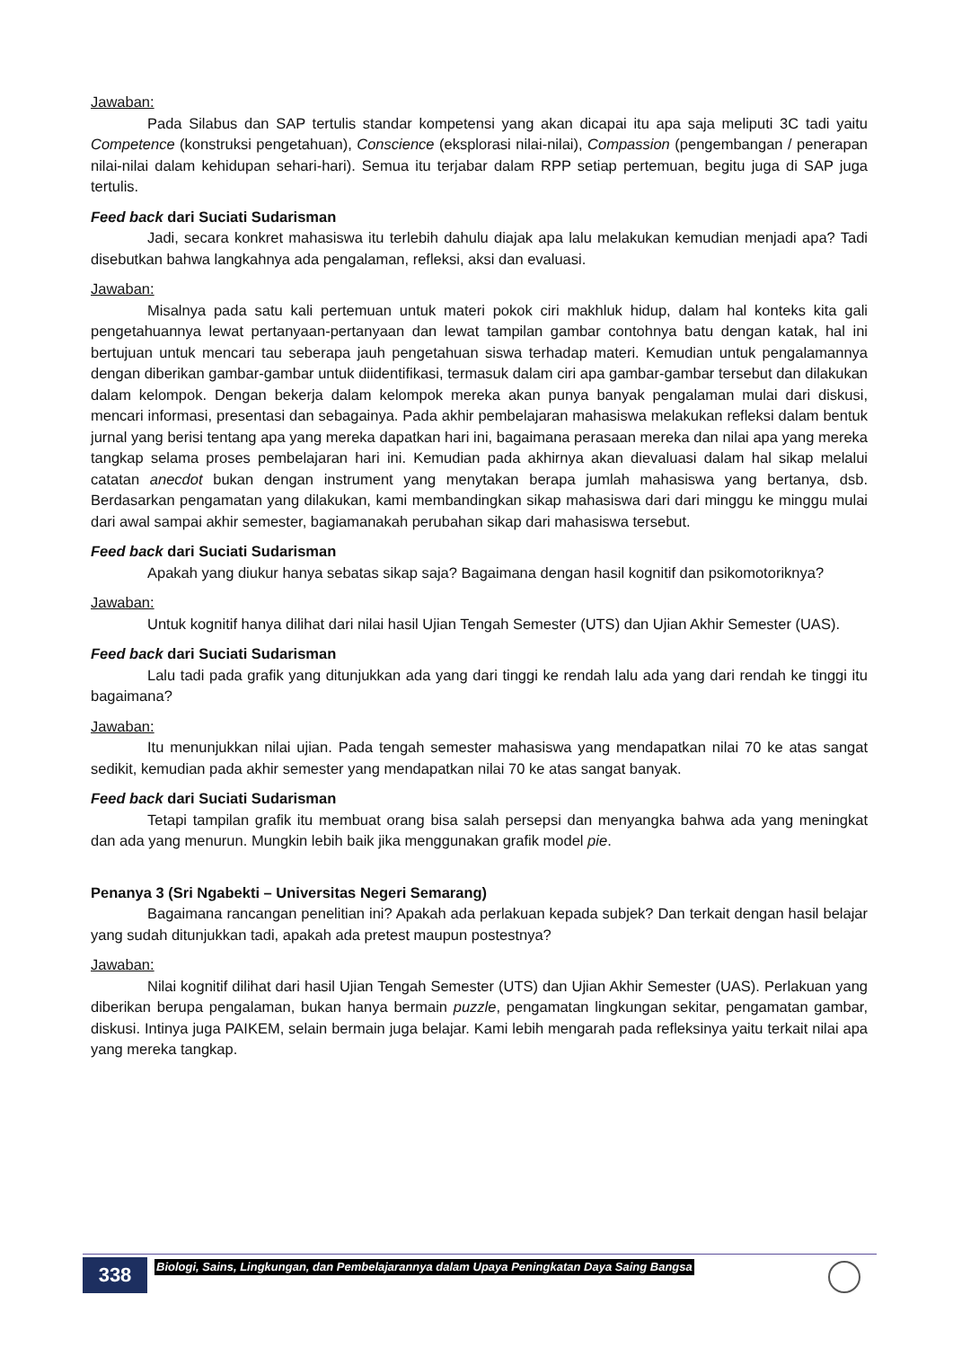Jawaban:
Pada Silabus dan SAP tertulis standar kompetensi yang akan dicapai itu apa saja meliputi 3C tadi yaitu Competence (konstruksi pengetahuan), Conscience (eksplorasi nilai-nilai), Compassion (pengembangan / penerapan nilai-nilai dalam kehidupan sehari-hari). Semua itu terjabar dalam RPP setiap pertemuan, begitu juga di SAP juga tertulis.
Feed back dari Suciati Sudarisman
Jadi, secara konkret mahasiswa itu terlebih dahulu diajak apa lalu melakukan kemudian menjadi apa? Tadi disebutkan bahwa langkahnya ada pengalaman, refleksi, aksi dan evaluasi.
Jawaban:
Misalnya pada satu kali pertemuan untuk materi pokok ciri makhluk hidup, dalam hal konteks kita gali pengetahuannya lewat pertanyaan-pertanyaan dan lewat tampilan gambar contohnya batu dengan katak, hal ini bertujuan untuk mencari tau seberapa jauh pengetahuan siswa terhadap materi. Kemudian untuk pengalamannya dengan diberikan gambar-gambar untuk diidentifikasi, termasuk dalam ciri apa gambar-gambar tersebut dan dilakukan dalam kelompok. Dengan bekerja dalam kelompok mereka akan punya banyak pengalaman mulai dari diskusi, mencari informasi, presentasi dan sebagainya. Pada akhir pembelajaran mahasiswa melakukan refleksi dalam bentuk jurnal yang berisi tentang apa yang mereka dapatkan hari ini, bagaimana perasaan mereka dan nilai apa yang mereka tangkap selama proses pembelajaran hari ini. Kemudian pada akhirnya akan dievaluasi dalam hal sikap melalui catatan anecdot bukan dengan instrument yang menytakan berapa jumlah mahasiswa yang bertanya, dsb. Berdasarkan pengamatan yang dilakukan, kami membandingkan sikap mahasiswa dari dari minggu ke minggu mulai dari awal sampai akhir semester, bagiamanakah perubahan sikap dari mahasiswa tersebut.
Feed back dari Suciati Sudarisman
Apakah yang diukur hanya sebatas sikap saja? Bagaimana dengan hasil kognitif dan psikomotoriknya?
Jawaban:
Untuk kognitif hanya dilihat dari nilai hasil Ujian Tengah Semester (UTS) dan Ujian Akhir Semester (UAS).
Feed back dari Suciati Sudarisman
Lalu tadi pada grafik yang ditunjukkan ada yang dari tinggi ke rendah lalu ada yang dari rendah ke tinggi itu bagaimana?
Jawaban:
Itu menunjukkan nilai ujian. Pada tengah semester mahasiswa yang mendapatkan nilai 70 ke atas sangat sedikit, kemudian pada akhir semester yang mendapatkan nilai 70 ke atas sangat banyak.
Feed back dari Suciati Sudarisman
Tetapi tampilan grafik itu membuat orang bisa salah persepsi dan menyangka bahwa ada yang meningkat dan ada yang menurun. Mungkin lebih baik jika menggunakan grafik model pie.
Penanya 3 (Sri Ngabekti – Universitas Negeri Semarang)
Bagaimana rancangan penelitian ini? Apakah ada perlakuan kepada subjek? Dan terkait dengan hasil belajar yang sudah ditunjukkan tadi, apakah ada pretest maupun postestnya?
Jawaban:
Nilai kognitif dilihat dari hasil Ujian Tengah Semester (UTS) dan Ujian Akhir Semester (UAS). Perlakuan yang diberikan berupa pengalaman, bukan hanya bermain puzzle, pengamatan lingkungan sekitar, pengamatan gambar, diskusi. Intinya juga PAIKEM, selain bermain juga belajar. Kami lebih mengarah pada refleksinya yaitu terkait nilai apa yang mereka tangkap.
338
Biologi, Sains, Lingkungan, dan Pembelajarannya dalam Upaya Peningkatan Daya Saing Bangsa